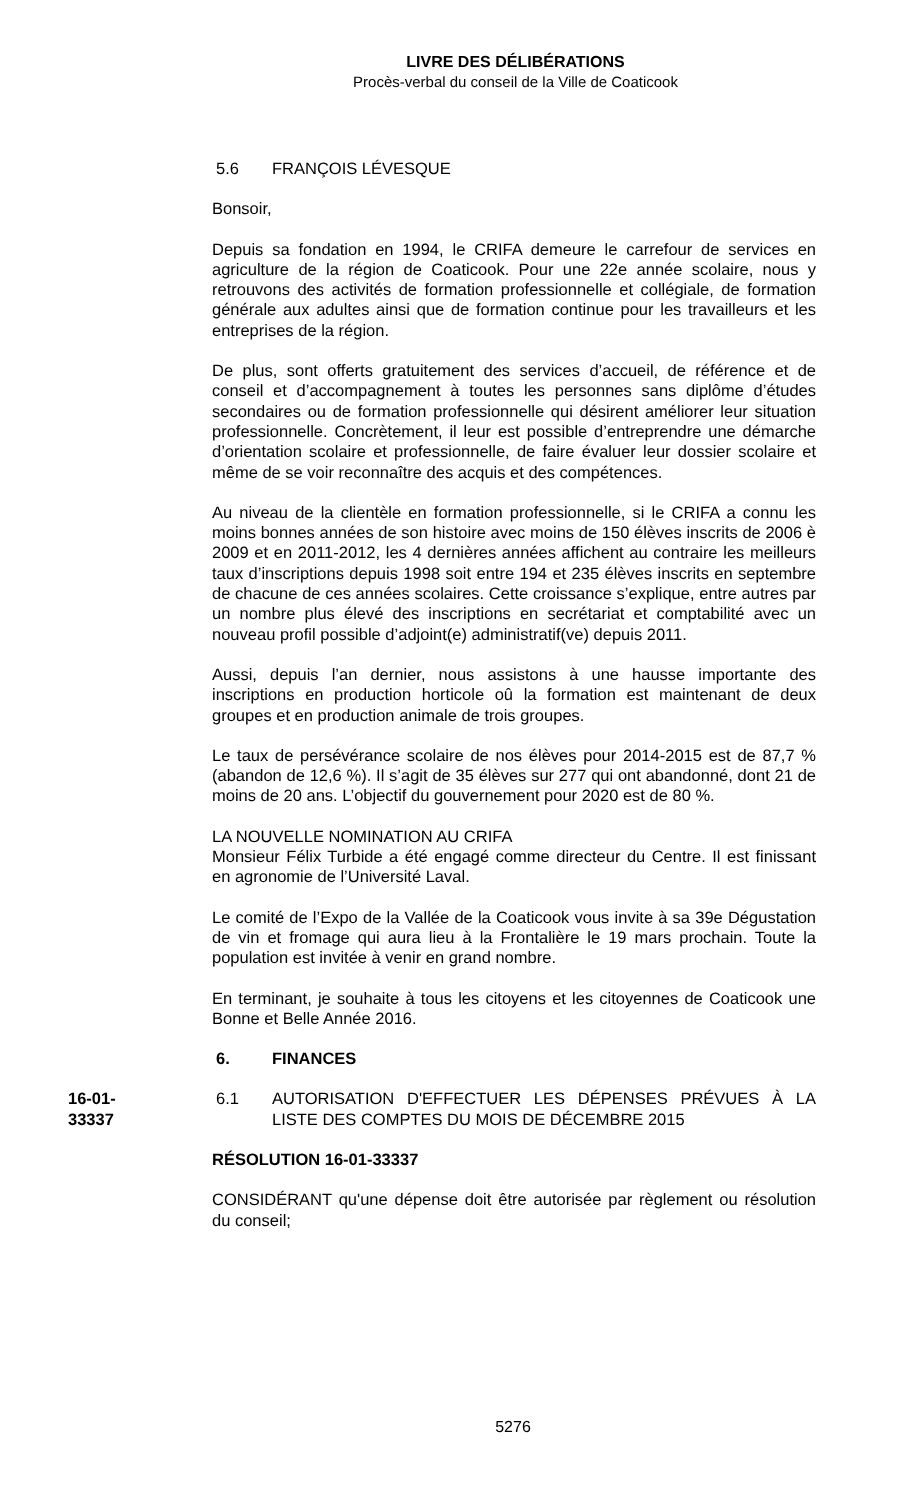LIVRE DES DÉLIBÉRATIONS
Procès-verbal du conseil de la Ville de Coaticook
5.6 FRANÇOIS LÉVESQUE
Bonsoir,
Depuis sa fondation en 1994, le CRIFA demeure le carrefour de services en agriculture de la région de Coaticook. Pour une 22e année scolaire, nous y retrouvons des activités de formation professionnelle et collégiale, de formation générale aux adultes ainsi que de formation continue pour les travailleurs et les entreprises de la région.
De plus, sont offerts gratuitement des services d’accueil, de référence et de conseil et d’accompagnement à toutes les personnes sans diplôme d’études secondaires ou de formation professionnelle qui désirent améliorer leur situation professionnelle. Concrètement, il leur est possible d’entreprendre une démarche d’orientation scolaire et professionnelle, de faire évaluer leur dossier scolaire et même de se voir reconnaître des acquis et des compétences.
Au niveau de la clientèle en formation professionnelle, si le CRIFA a connu les moins bonnes années de son histoire avec moins de 150 élèves inscrits de 2006 è 2009 et en 2011-2012, les 4 dernières années affichent au contraire les meilleurs taux d’inscriptions depuis 1998 soit entre 194 et 235 élèves inscrits en septembre de chacune de ces années scolaires. Cette croissance s’explique, entre autres par un nombre plus élevé des inscriptions en secrétariat et comptabilité avec un nouveau profil possible d’adjoint(e) administratif(ve) depuis 2011.
Aussi, depuis l’an dernier, nous assistons à une hausse importante des inscriptions en production horticole oû la formation est maintenant de deux groupes et en production animale de trois groupes.
Le taux de persévérance scolaire de nos élèves pour 2014-2015 est de 87,7 % (abandon de 12,6 %). Il s’agit de 35 élèves sur 277 qui ont abandonné, dont 21 de moins de 20 ans. L’objectif du gouvernement pour 2020 est de 80 %.
LA NOUVELLE NOMINATION AU CRIFA
Monsieur Félix Turbide a été engagé comme directeur du Centre. Il est finissant en agronomie de l’Université Laval.
Le comité de l’Expo de la Vallée de la Coaticook vous invite à sa 39e Dégustation de vin et fromage qui aura lieu à la Frontalière le 19 mars prochain. Toute la population est invitée à venir en grand nombre.
En terminant, je souhaite à tous les citoyens et les citoyennes de Coaticook une Bonne et Belle Année 2016.
6. FINANCES
16-01-33337 6.1 AUTORISATION D'EFFECTUER LES DÉPENSES PRÉVUES À LA LISTE DES COMPTES DU MOIS DE DÉCEMBRE 2015
RÉSOLUTION 16-01-33337
CONSIDÉRANT qu'une dépense doit être autorisée par règlement ou résolution du conseil;
5276